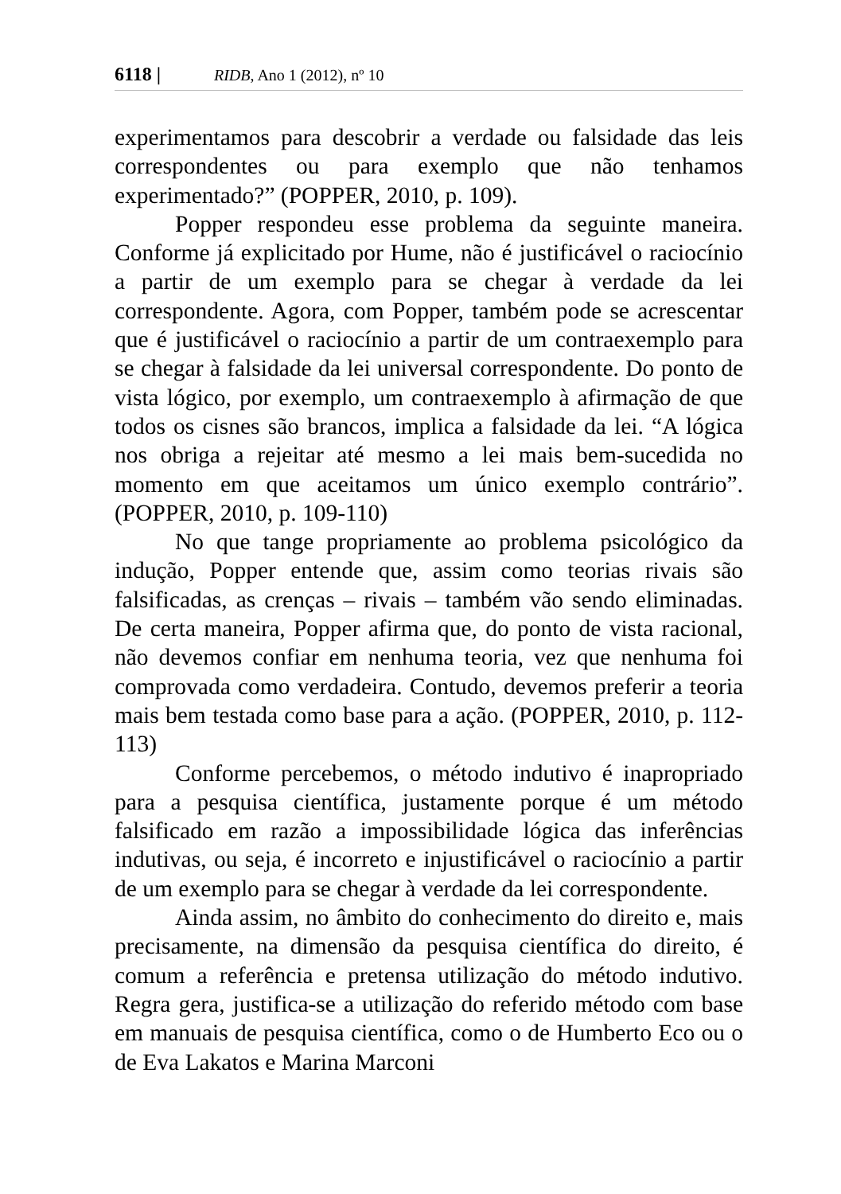6118 | RIDB, Ano 1 (2012), nº 10
experimentamos para descobrir a verdade ou falsidade das leis correspondentes ou para exemplo que não tenhamos experimentado?” (POPPER, 2010, p. 109).
Popper respondeu esse problema da seguinte maneira. Conforme já explicitado por Hume, não é justificável o raciocínio a partir de um exemplo para se chegar à verdade da lei correspondente. Agora, com Popper, também pode se acrescentar que é justificável o raciocínio a partir de um contraexemplo para se chegar à falsidade da lei universal correspondente. Do ponto de vista lógico, por exemplo, um contraexemplo à afirmação de que todos os cisnes são brancos, implica a falsidade da lei. “A lógica nos obriga a rejeitar até mesmo a lei mais bem-sucedida no momento em que aceitamos um único exemplo contrário”. (POPPER, 2010, p. 109-110)
No que tange propriamente ao problema psicológico da indução, Popper entende que, assim como teorias rivais são falsificadas, as crenças – rivais – também vão sendo eliminadas. De certa maneira, Popper afirma que, do ponto de vista racional, não devemos confiar em nenhuma teoria, vez que nenhuma foi comprovada como verdadeira. Contudo, devemos preferir a teoria mais bem testada como base para a ação. (POPPER, 2010, p. 112-113)
Conforme percebemos, o método indutivo é inapropriado para a pesquisa científica, justamente porque é um método falsificado em razão a impossibilidade lógica das inferências indutivas, ou seja, é incorreto e injustificável o raciocínio a partir de um exemplo para se chegar à verdade da lei correspondente.
Ainda assim, no âmbito do conhecimento do direito e, mais precisamente, na dimensão da pesquisa científica do direito, é comum a referência e pretensa utilização do método indutivo. Regra gera, justifica-se a utilização do referido método com base em manuais de pesquisa científica, como o de Humberto Eco ou o de Eva Lakatos e Marina Marconi